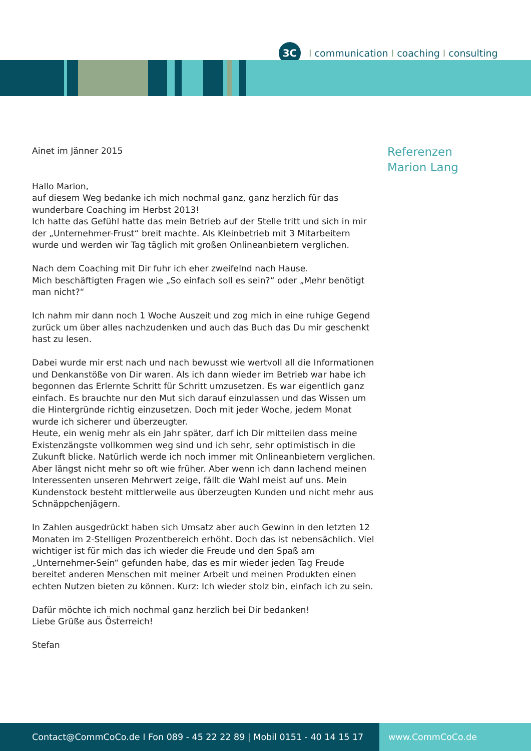3C
Icommunication I coaching I consulting
Referenzen
Marion Lang
Ainet im Jänner 2015
Hallo Marion,
auf diesem Weg bedanke ich mich nochmal ganz, ganz herzlich für das wunderbare Coaching im Herbst 2013!
Ich hatte das Gefühl hatte das mein Betrieb auf der Stelle tritt und sich in mir der „Unternehmer-Frust“ breit machte. Als Kleinbetrieb mit 3 Mitarbeitern wurde und werden wir Tag täglich mit großen Onlineanbietern verglichen.
Nach dem Coaching mit Dir fuhr ich eher zweifelnd nach Hause.
Mich beschäftigten Fragen wie „So einfach soll es sein?“ oder „Mehr benötigt man nicht?“
Ich nahm mir dann noch 1 Woche Auszeit und zog mich in eine ruhige Gegend zurück um über alles nachzudenken und auch das Buch das Du mir geschenkt hast zu lesen.
Dabei wurde mir erst nach und nach bewusst wie wertvoll all die Informationen und Denkanstöße von Dir waren. Als ich dann wieder im Betrieb war habe ich begonnen das Erlernte Schritt für Schritt umzusetzen. Es war eigentlich ganz einfach. Es brauchte nur den Mut sich darauf einzulassen und das Wissen um die Hintergründe richtig einzusetzen. Doch mit jeder Woche, jedem Monat wurde ich sicherer und überzeugter.
Heute, ein wenig mehr als ein Jahr später, darf ich Dir mitteilen dass meine Existenzängste vollkommen weg sind und ich sehr, sehr optimistisch in die Zukunft blicke. Natürlich werde ich noch immer mit Onlineanbietern verglichen. Aber längst nicht mehr so oft wie früher. Aber wenn ich dann lachend meinen Interessenten unseren Mehrwert zeige, fällt die Wahl meist auf uns. Mein Kundenstock besteht mittlerweile aus überzeugten Kunden und nicht mehr aus Schnäppchenjägern.
In Zahlen ausgedrückt haben sich Umsatz aber auch Gewinn in den letzten 12 Monaten im 2-Stelligen Prozentbereich erhöht. Doch das ist nebensächlich. Viel wichtiger ist für mich das ich wieder die Freude und den Spaß am „Unternehmer-Sein“ gefunden habe, das es mir wieder jeden Tag Freude bereitet anderen Menschen mit meiner Arbeit und meinen Produkten einen echten Nutzen bieten zu können. Kurz: Ich wieder stolz bin, einfach ich zu sein.
Dafür möchte ich mich nochmal ganz herzlich bei Dir bedanken!
Liebe Grüße aus Österreich!
Stefan
Contact@CommCoCo.de I Fon 089 - 45 22 22 89 | Mobil 0151 - 40 14 15 17 www.CommCoCo.de